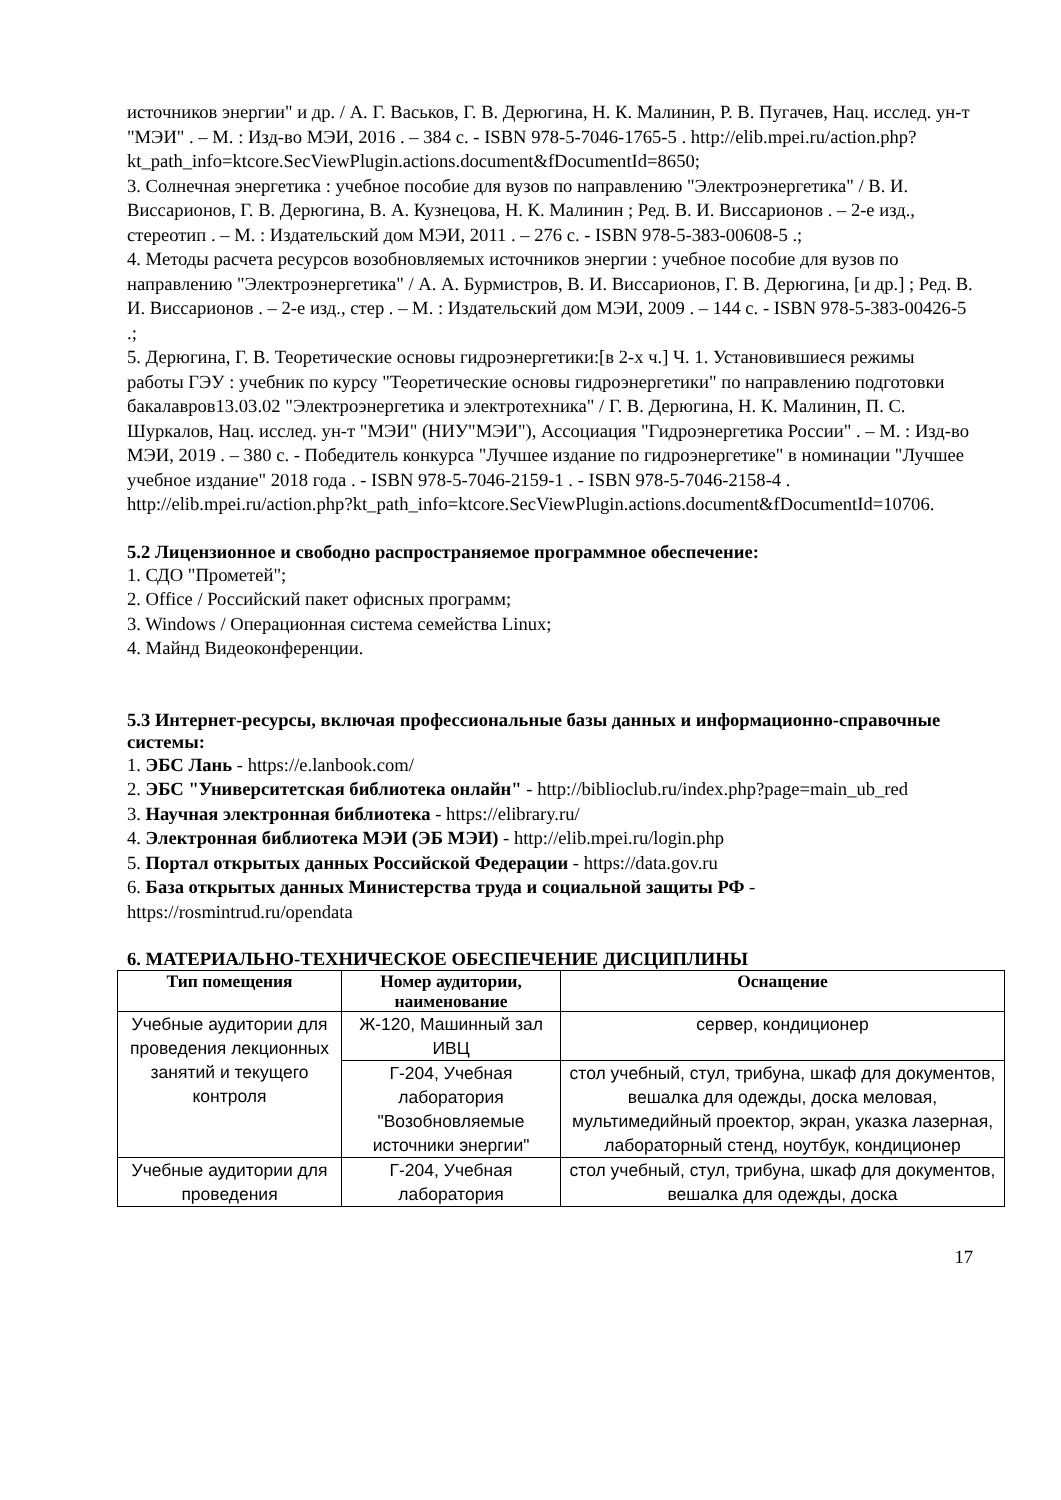источников энергии" и др. / А. Г. Васьков, Г. В. Дерюгина, Н. К. Малинин, Р. В. Пугачев, Нац. исслед. ун-т "МЭИ" . – М. : Изд-во МЭИ, 2016 . – 384 с. - ISBN 978-5-7046-1765-5 . http://elib.mpei.ru/action.php?kt_path_info=ktcore.SecViewPlugin.actions.document&fDocumentId=8650;
3. Солнечная энергетика : учебное пособие для вузов по направлению "Электроэнергетика" / В. И. Виссарионов, Г. В. Дерюгина, В. А. Кузнецова, Н. К. Малинин ; Ред. В. И. Виссарионов . – 2-е изд., стереотип . – М. : Издательский дом МЭИ, 2011 . – 276 с. - ISBN 978-5-383-00608-5 .;
4. Методы расчета ресурсов возобновляемых источников энергии : учебное пособие для вузов по направлению "Электроэнергетика" / А. А. Бурмистров, В. И. Виссарионов, Г. В. Дерюгина, [и др.] ; Ред. В. И. Виссарионов . – 2-е изд., стер . – М. : Издательский дом МЭИ, 2009 . – 144 с. - ISBN 978-5-383-00426-5 .;
5. Дерюгина, Г. В. Теоретические основы гидроэнергетики:[в 2-х ч.] Ч. 1. Установившиеся режимы работы ГЭУ : учебник по курсу "Теоретические основы гидроэнергетики" по направлению подготовки бакалавров13.03.02 "Электроэнергетика и электротехника" / Г. В. Дерюгина, Н. К. Малинин, П. С. Шуркалов, Нац. исслед. ун-т "МЭИ" (НИУ"МЭИ"), Ассоциация "Гидроэнергетика России" . – М. : Изд-во МЭИ, 2019 . – 380 с. - Победитель конкурса "Лучшее издание по гидроэнергетике" в номинации "Лучшее учебное издание" 2018 года . - ISBN 978-5-7046-2159-1 . - ISBN 978-5-7046-2158-4 . http://elib.mpei.ru/action.php?kt_path_info=ktcore.SecViewPlugin.actions.document&fDocumentId=10706.
5.2 Лицензионное и свободно распространяемое программное обеспечение:
1. СДО "Прометей";
2. Office / Российский пакет офисных программ;
3. Windows / Операционная система семейства Linux;
4. Майнд Видеоконференции.
5.3 Интернет-ресурсы, включая профессиональные базы данных и информационно-справочные системы:
1. ЭБС Лань - https://e.lanbook.com/
2. ЭБС "Университетская библиотека онлайн" - http://biblioclub.ru/index.php?page=main_ub_red
3. Научная электронная библиотека - https://elibrary.ru/
4. Электронная библиотека МЭИ (ЭБ МЭИ) - http://elib.mpei.ru/login.php
5. Портал открытых данных Российской Федерации - https://data.gov.ru
6. База открытых данных Министерства труда и социальной защиты РФ - https://rosmintrud.ru/opendata
6. МАТЕРИАЛЬНО-ТЕХНИЧЕСКОЕ ОБЕСПЕЧЕНИЕ ДИСЦИПЛИНЫ
| Тип помещения | Номер аудитории, наименование | Оснащение |
| --- | --- | --- |
| Учебные аудитории для проведения лекционных занятий и текущего контроля | Ж-120, Машинный зал ИВЦ | сервер, кондиционер |
| | Г-204, Учебная лаборатория "Возобновляемые источники энергии" | стол учебный, стул, трибуна, шкаф для документов, вешалка для одежды, доска меловая, мультимедийный проектор, экран, указка лазерная, лабораторный стенд, ноутбук, кондиционер |
| Учебные аудитории для проведения | Г-204, Учебная лаборатория | стол учебный, стул, трибуна, шкаф для документов, вешалка для одежды, доска |
17